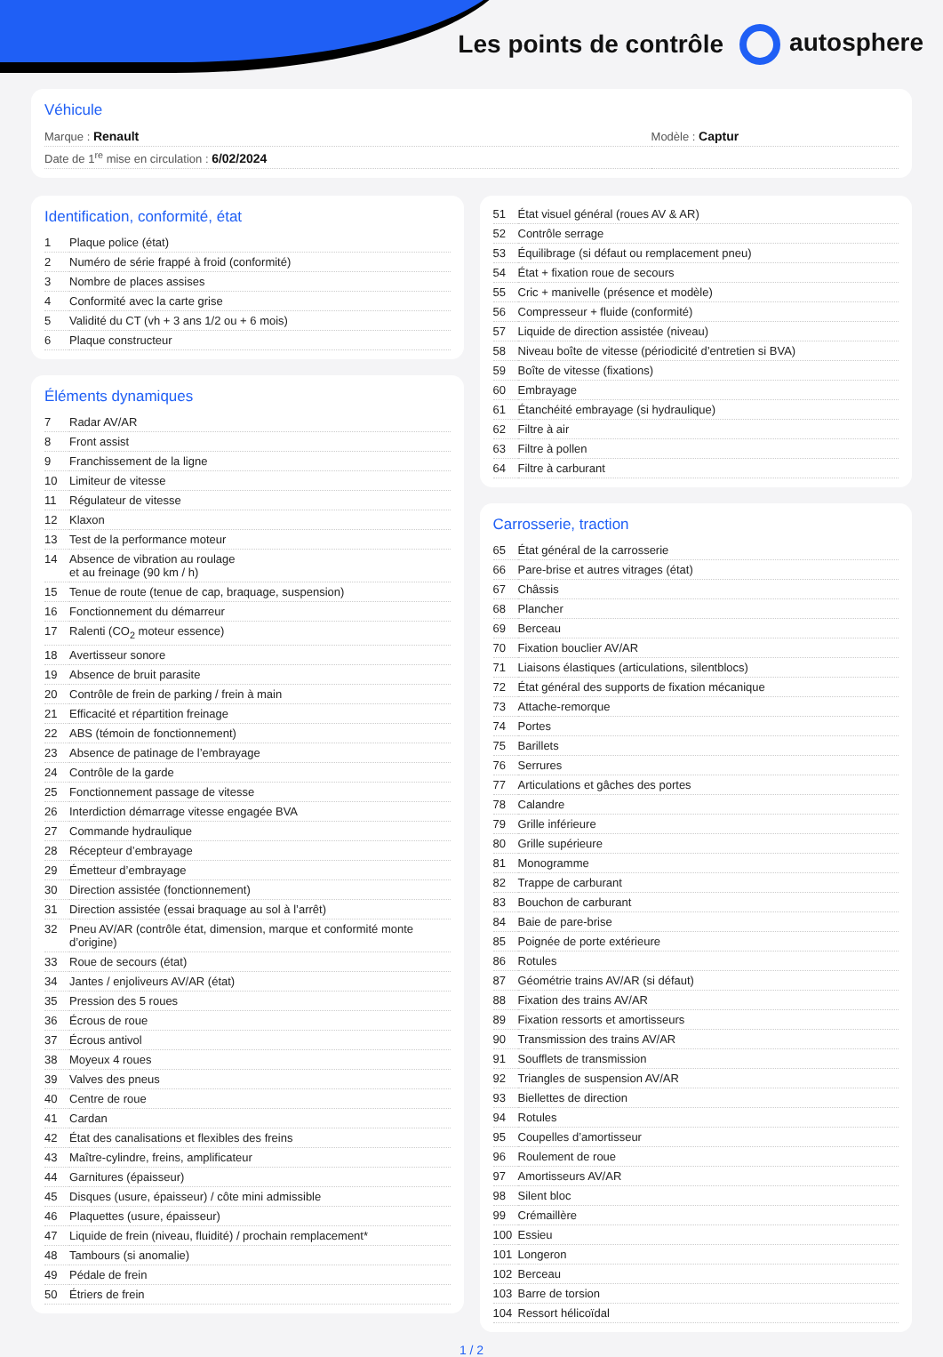Les points de contrôle autosphere
Véhicule
| Marque : Renault | Modèle : Captur |
| Date de 1<sup>re</sup> mise en circulation : 6/02/2024 | |
Identification, conformité, état
| 1 | Plaque police (état) |
| 2 | Numéro de série frappé à froid (conformité) |
| 3 | Nombre de places assises |
| 4 | Conformité avec la carte grise |
| 5 | Validité du CT (vh + 3 ans 1/2 ou + 6 mois) |
| 6 | Plaque constructeur |
Éléments dynamiques
| 7 | Radar AV/AR |
| 8 | Front assist |
| 9 | Franchissement de la ligne |
| 10 | Limiteur de vitesse |
| 11 | Régulateur de vitesse |
| 12 | Klaxon |
| 13 | Test de la performance moteur |
| 14 | Absence de vibration au roulage et au freinage (90 km / h) |
| 15 | Tenue de route (tenue de cap, braquage, suspension) |
| 16 | Fonctionnement du démarreur |
| 17 | Ralenti (CO<sub>2</sub> moteur essence) |
| 18 | Avertisseur sonore |
| 19 | Absence de bruit parasite |
| 20 | Contrôle de frein de parking / frein à main |
| 21 | Efficacité et répartition freinage |
| 22 | ABS (témoin de fonctionnement) |
| 23 | Absence de patinage de l’embrayage |
| 24 | Contrôle de la garde |
| 25 | Fonctionnement passage de vitesse |
| 26 | Interdiction démarrage vitesse engagée BVA |
| 27 | Commande hydraulique |
| 28 | Récepteur d’embrayage |
| 29 | Émetteur d’embrayage |
| 30 | Direction assistée (fonctionnement) |
| 31 | Direction assistée (essai braquage au sol à l’arrêt) |
| 32 | Pneu AV/AR (contrôle état, dimension, marque et conformité monte d’origine) |
| 33 | Roue de secours (état) |
| 34 | Jantes / enjoliveurs AV/AR (état) |
| 35 | Pression des 5 roues |
| 36 | Écrous de roue |
| 37 | Écrous antivol |
| 38 | Moyeux 4 roues |
| 39 | Valves des pneus |
| 40 | Centre de roue |
| 41 | Cardan |
| 42 | État des canalisations et flexibles des freins |
| 43 | Maître-cylindre, freins, amplificateur |
| 44 | Garnitures (épaisseur) |
| 45 | Disques (usure, épaisseur) / côte mini admissible |
| 46 | Plaquettes (usure, épaisseur) |
| 47 | Liquide de frein (niveau, fluidité) / prochain remplacement* |
| 48 | Tambours (si anomalie) |
| 49 | Pédale de frein |
| 50 | Étriers de frein |
| 51 | État visuel général (roues AV & AR) |
| 52 | Contrôle serrage |
| 53 | Équilibrage (si défaut ou remplacement pneu) |
| 54 | État + fixation roue de secours |
| 55 | Cric + manivelle (présence et modèle) |
| 56 | Compresseur + fluide (conformité) |
| 57 | Liquide de direction assistée (niveau) |
| 58 | Niveau boîte de vitesse (périodicité d’entretien si BVA) |
| 59 | Boîte de vitesse (fixations) |
| 60 | Embrayage |
| 61 | Étanchéité embrayage (si hydraulique) |
| 62 | Filtre à air |
| 63 | Filtre à pollen |
| 64 | Filtre à carburant |
Carrosserie, traction
| 65 | État général de la carrosserie |
| 66 | Pare-brise et autres vitrages (état) |
| 67 | Châssis |
| 68 | Plancher |
| 69 | Berceau |
| 70 | Fixation bouclier AV/AR |
| 71 | Liaisons élastiques (articulations, silentblocs) |
| 72 | État général des supports de fixation mécanique |
| 73 | Attache-remorque |
| 74 | Portes |
| 75 | Barillets |
| 76 | Serrures |
| 77 | Articulations et gâches des portes |
| 78 | Calandre |
| 79 | Grille inférieure |
| 80 | Grille supérieure |
| 81 | Monogramme |
| 82 | Trappe de carburant |
| 83 | Bouchon de carburant |
| 84 | Baie de pare-brise |
| 85 | Poignée de porte extérieure |
| 86 | Rotules |
| 87 | Géométrie trains AV/AR (si défaut) |
| 88 | Fixation des trains AV/AR |
| 89 | Fixation ressorts et amortisseurs |
| 90 | Transmission des trains AV/AR |
| 91 | Soufflets de transmission |
| 92 | Triangles de suspension AV/AR |
| 93 | Biellettes de direction |
| 94 | Rotules |
| 95 | Coupelles d’amortisseur |
| 96 | Roulement de roue |
| 97 | Amortisseurs AV/AR |
| 98 | Silent bloc |
| 99 | Crémaillère |
| 100 | Essieu |
| 101 | Longeron |
| 102 | Berceau |
| 103 | Barre de torsion |
| 104 | Ressort hélicoïdal |
1 / 2